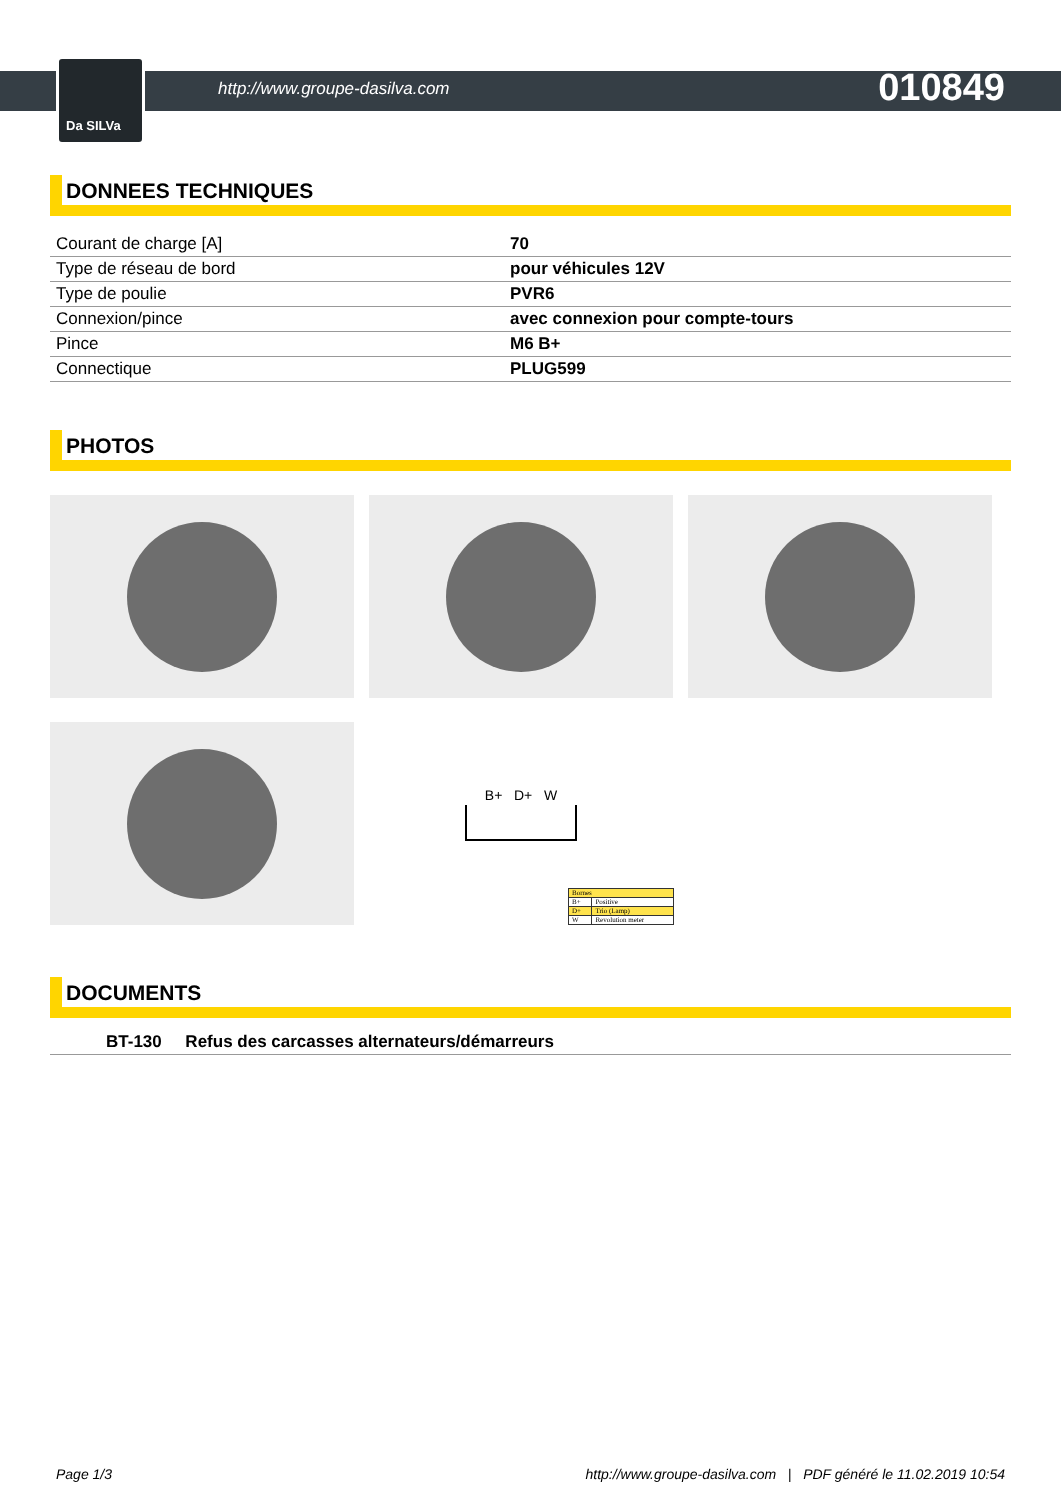Da SILVa
http://www.groupe-dasilva.com 010849
DONNEES TECHNIQUES
| Courant de charge [A] | 70 |
| Type de réseau de bord | pour véhicules 12V |
| Type de poulie | PVR6 |
| Connexion/pince | avec connexion pour compte-tours |
| Pince | M6 B+ |
| Connectique | PLUG599 |
PHOTOS
B+ D+ W
| Bornes | |
| B+ | Positive |
| D+ | Trio (Lamp) |
| W | Revolution meter |
DOCUMENTS
BT-130 Refus des carcasses alternateurs/démarreurs
Page 1/3 http://www.groupe-dasilva.com | PDF généré le 11.02.2019 10:54